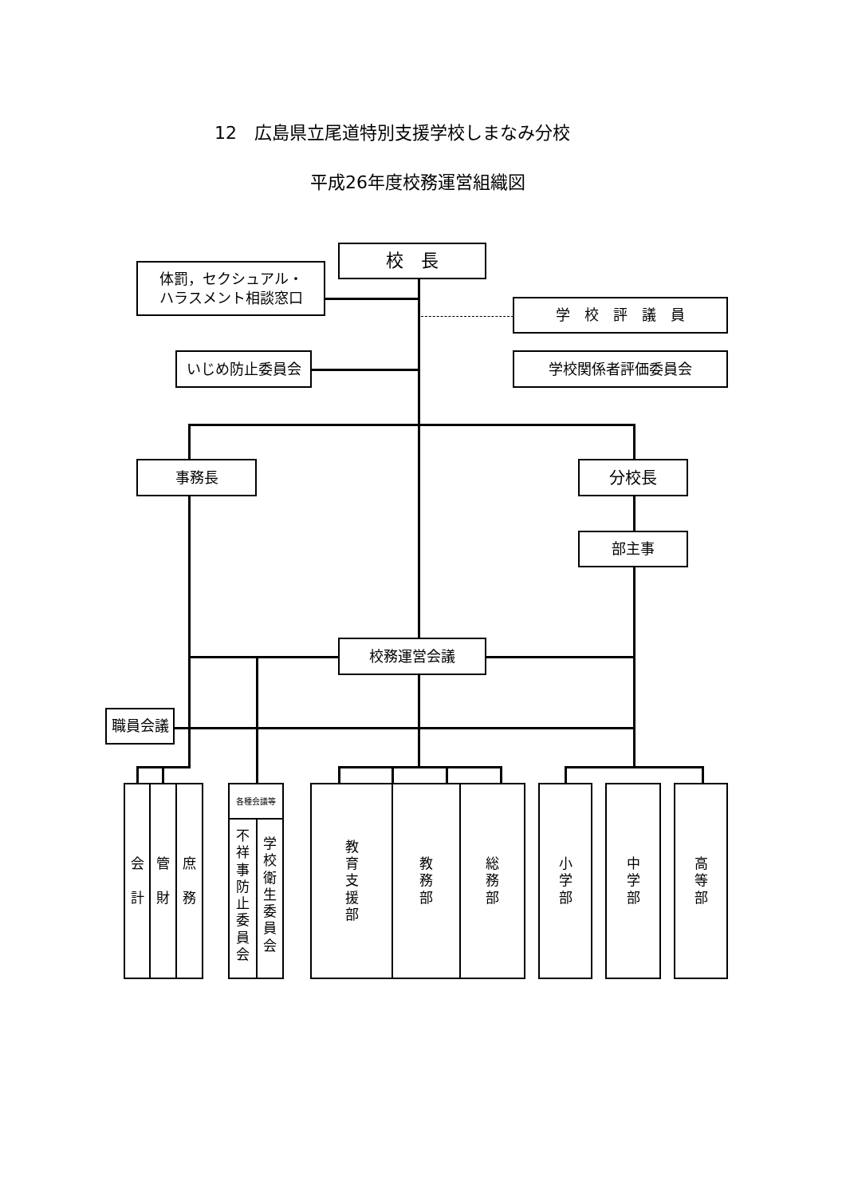12　広島県立尾道特別支援学校しまなみ分校
平成26年度校務運営組織図
校　長
体罰，セクシュアル・
ハラスメント相談窓口
学　校　評　議　員
いじめ防止委員会
学校関係者評価委員会
事務長
分校長
部主事
校務運営会議
職員会議
会
計
管
財
庶
務
各種会議等
不
祥
事
防
止
委
員
会
学
校
衛
生
委
員
会
教
育
支
援
部
教
務
部
総
務
部
小
学
部
中
学
部
高
等
部